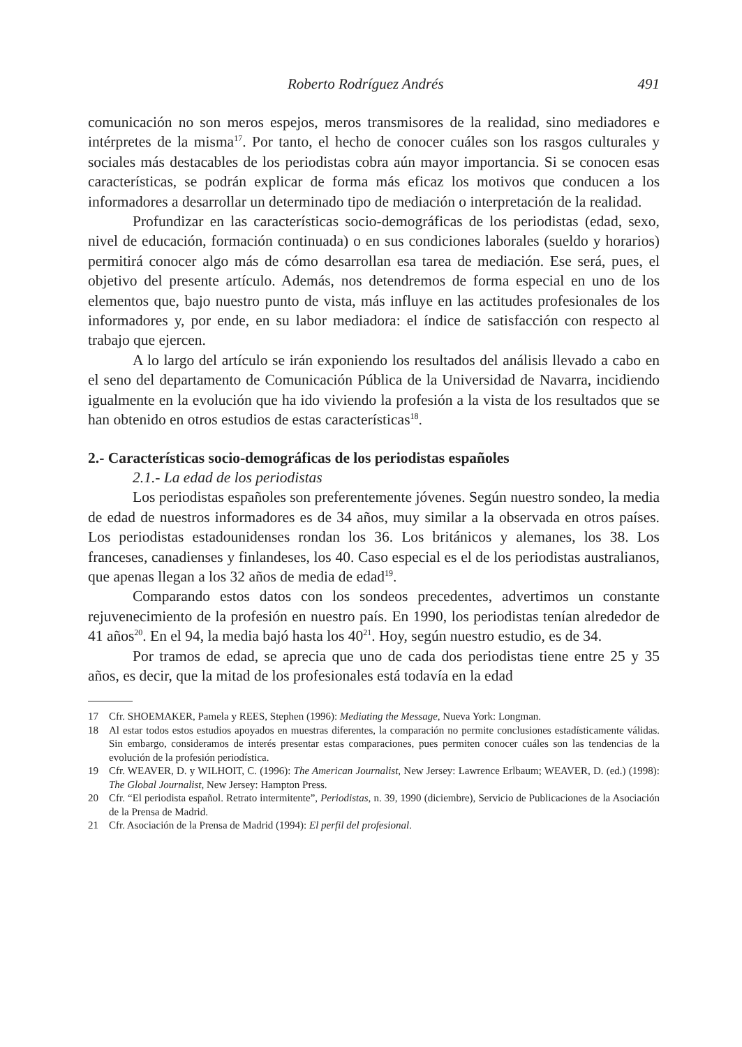Roberto Rodríguez Andrés 491
comunicación no son meros espejos, meros transmisores de la realidad, sino mediadores e intérpretes de la misma<sup>17</sup>. Por tanto, el hecho de conocer cuáles son los rasgos culturales y sociales más destacables de los periodistas cobra aún mayor importancia. Si se conocen esas características, se podrán explicar de forma más eficaz los motivos que conducen a los informadores a desarrollar un determinado tipo de mediación o interpretación de la realidad.
Profundizar en las características socio-demográficas de los periodistas (edad, sexo, nivel de educación, formación continuada) o en sus condiciones laborales (sueldo y horarios) permitirá conocer algo más de cómo desarrollan esa tarea de mediación. Ese será, pues, el objetivo del presente artículo. Además, nos detendremos de forma especial en uno de los elementos que, bajo nuestro punto de vista, más influye en las actitudes profesionales de los informadores y, por ende, en su labor mediadora: el índice de satisfacción con respecto al trabajo que ejercen.
A lo largo del artículo se irán exponiendo los resultados del análisis llevado a cabo en el seno del departamento de Comunicación Pública de la Universidad de Navarra, incidiendo igualmente en la evolución que ha ido viviendo la profesión a la vista de los resultados que se han obtenido en otros estudios de estas características<sup>18</sup>.
2.- Características socio-demográficas de los periodistas españoles
2.1.- La edad de los periodistas
Los periodistas españoles son preferentemente jóvenes. Según nuestro sondeo, la media de edad de nuestros informadores es de 34 años, muy similar a la observada en otros países. Los periodistas estadounidenses rondan los 36. Los británicos y alemanes, los 38. Los franceses, canadienses y finlandeses, los 40. Caso especial es el de los periodistas australianos, que apenas llegan a los 32 años de media de edad<sup>19</sup>.
Comparando estos datos con los sondeos precedentes, advertimos un constante rejuvenecimiento de la profesión en nuestro país. En 1990, los periodistas tenían alrededor de 41 años<sup>20</sup>. En el 94, la media bajó hasta los 40<sup>21</sup>. Hoy, según nuestro estudio, es de 34.
Por tramos de edad, se aprecia que uno de cada dos periodistas tiene entre 25 y 35 años, es decir, que la mitad de los profesionales está todavía en la edad
17 Cfr. SHOEMAKER, Pamela y REES, Stephen (1996): Mediating the Message, Nueva York: Longman.
18 Al estar todos estos estudios apoyados en muestras diferentes, la comparación no permite conclusiones estadísticamente válidas. Sin embargo, consideramos de interés presentar estas comparaciones, pues permiten conocer cuáles son las tendencias de la evolución de la profesión periodística.
19 Cfr. WEAVER, D. y WILHOIT, C. (1996): The American Journalist, New Jersey: Lawrence Erlbaum; WEAVER, D. (ed.) (1998): The Global Journalist, New Jersey: Hampton Press.
20 Cfr. “El periodista español. Retrato intermitente”, Periodistas, n. 39, 1990 (diciembre), Servicio de Publicaciones de la Asociación de la Prensa de Madrid.
21 Cfr. Asociación de la Prensa de Madrid (1994): El perfil del profesional.